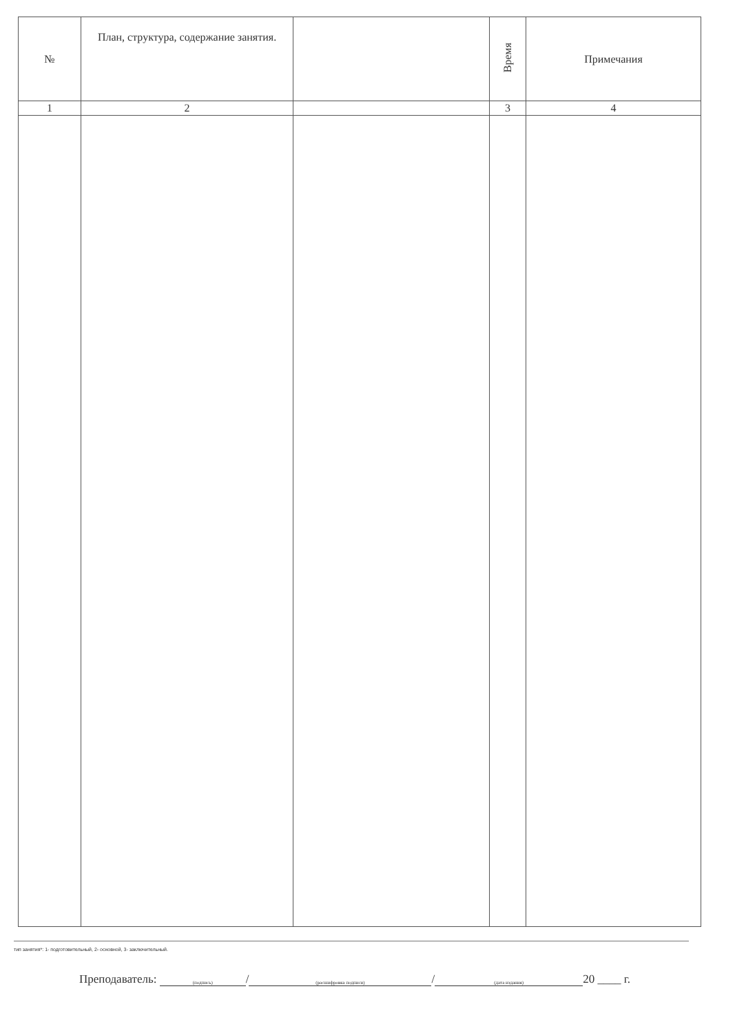| № | План, структура, содержание занятия. | | Время | Примечания |
| --- | --- | --- | --- | --- |
| 1 | 2 | | 3 | 4 |
тип занятия*: 1- подготовительный, 2- основной, 3- заключительный.
Преподаватель: (подпись) / (расшифровка подписи) / (дата издания) 20 ____ г.